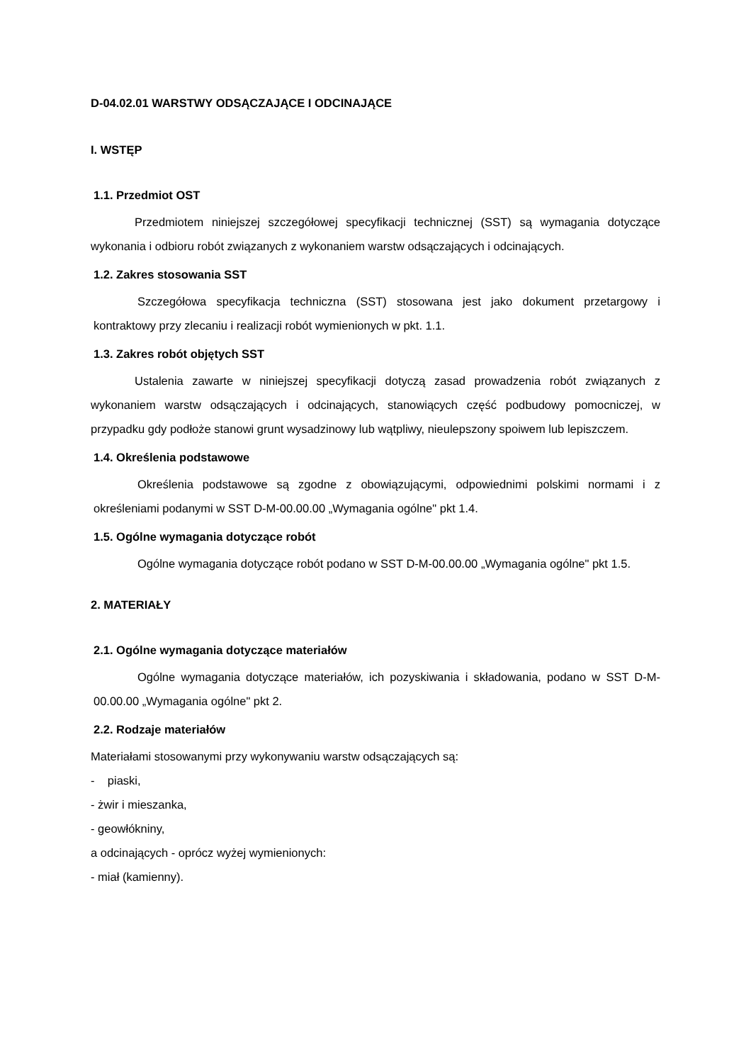D-04.02.01 WARSTWY ODSĄCZAJĄCE I ODCINAJĄCE
I. WSTĘP
1.1. Przedmiot OST
Przedmiotem niniejszej szczegółowej specyfikacji technicznej (SST) są wymagania dotyczące wykonania i odbioru robót związanych z wykonaniem warstw odsączających i odcinających.
1.2. Zakres stosowania SST
Szczegółowa specyfikacja techniczna (SST) stosowana jest jako dokument przetargowy i kontraktowy przy zlecaniu i realizacji robót wymienionych w pkt. 1.1.
1.3. Zakres robót objętych SST
Ustalenia zawarte w niniejszej specyfikacji dotyczą zasad prowadzenia robót związanych z wykonaniem warstw odsączających i odcinających, stanowiących część podbudowy pomocniczej, w przypadku gdy podłoże stanowi grunt wysadzinowy lub wątpliwy, nieulepszony spoiwem lub lepiszczem.
1.4. Określenia podstawowe
Określenia podstawowe są zgodne z obowiązującymi, odpowiednimi polskimi normami i z określeniami podanymi w SST D-M-00.00.00 „Wymagania ogólne" pkt 1.4.
1.5. Ogólne wymagania dotyczące robót
Ogólne wymagania dotyczące robót podano w SST D-M-00.00.00 „Wymagania ogólne" pkt 1.5.
2. MATERIAŁY
2.1. Ogólne wymagania dotyczące materiałów
Ogólne wymagania dotyczące materiałów, ich pozyskiwania i składowania, podano w SST D-M-00.00.00 „Wymagania ogólne" pkt 2.
2.2. Rodzaje materiałów
Materiałami stosowanymi przy wykonywaniu warstw odsączających są:
- piaski,
- żwir i mieszanka,
- geowłókniny,
a odcinających - oprócz wyżej wymienionych:
- miał (kamienny).